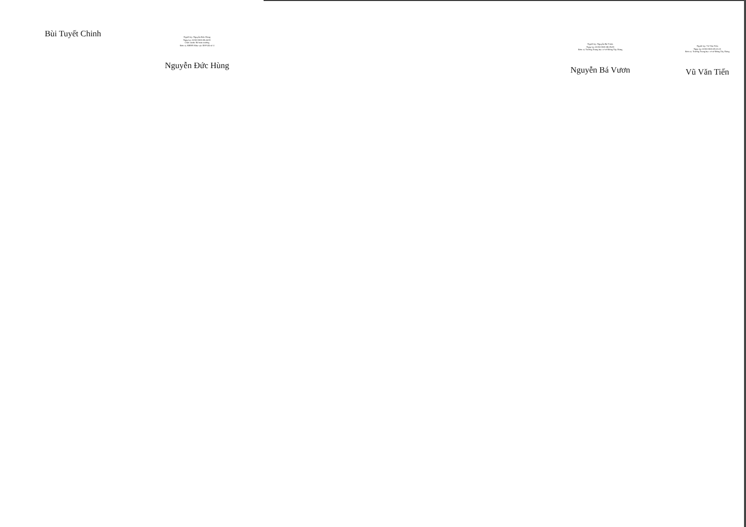Bùi Tuyết Chinh
Người ký: Nguyễn Đức Hùng
Ngày ký: 02/02/2026 09:44:51
Chức danh: Kế toán trưởng
Đơn vị: KBNN Khu vực III-PGD số 4
Nguyễn Đức Hùng
Người ký: Nguyễn Bá Vươn
Ngày ký: 02/02/2026 08:29:09
Đơn vị: Trường Trung học cơ sở Đông Tây Hưng
Nguyễn Bá Vươn
Người ký: Vũ Văn Tiến
Ngày ký: 02/02/2026 09:31:31
Đơn vị: Trường Trung học cơ sở Đông Tây Hưng
Vũ Văn Tiến